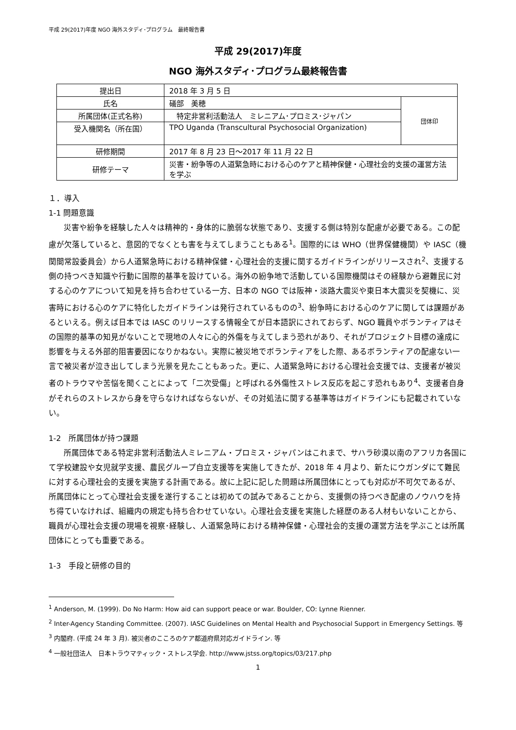平成 29(2017)年度 NGO 海外スタディ･プログラム　最終報告書
平成 29(2017)年度
NGO 海外スタディ･プログラム最終報告書
| 提出日 | 2018 年 3 月 5 日 | |
| 氏名 | 礒部 美穂 | 団体印 |
| 所属団体(正式名称) | 特定非営利活動法人 ミレニアム･プロミス･ジャパン | |
| 受入機関名（所在国） | TPO Uganda (Transcultural Psychosocial Organization) | |
| 研修期間 | 2017 年 8 月 23 日～2017 年 11 月 22 日 | |
| 研修テーマ | 災害・紛争等の人道緊急時における心のケアと精神保健・心理社会的支援の運営方法を学ぶ | |
１．導入
1-1 問題意識
災害や紛争を経験した人々は精神的・身体的に脆弱な状態であり、支援する側は特別な配慮が必要である。この配慮が欠落していると、意図的でなくとも害を与えてしまうこともある<sup>1</sup>。国際的には WHO（世界保健機関）や IASC（機関間常設委員会）から人道緊急時における精神保健・心理社会的支援に関するガイドラインがリリースされ<sup>2</sup>、支援する側の持つべき知識や行動に国際的基準を設けている。海外の紛争地で活動している国際機関はその経験から避難民に対する心のケアについて知見を持ち合わせている一方、日本の NGO では阪神・淡路大震災や東日本大震災を契機に、災害時における心のケアに特化したガイドラインは発行されているものの<sup>3</sup>、紛争時における心のケアに関しては課題があるといえる。例えば日本では IASC のリリースする情報全てが日本語訳にされておらず、NGO 職員やボランティアはその国際的基準の知見がないことで現地の人々に心的外傷を与えてしまう恐れがあり、それがプロジェクト目標の達成に影響を与える外部的阻害要因になりかねない。実際に被災地でボランティアをした際、あるボランティアの配慮ない一言で被災者が泣き出してしまう光景を見たこともあった。更に、人道緊急時における心理社会支援では、支援者が被災者のトラウマや苦悩を聞くことによって「二次受傷」と呼ばれる外傷性ストレス反応を起こす恐れもあり<sup>4</sup>、支援者自身がそれらのストレスから身を守らなければならないが、その対処法に関する基準等はガイドラインにも記載されていない。
1-2　所属団体が持つ課題
所属団体である特定非営利活動法人ミレニアム・プロミス・ジャパンはこれまで、サハラ砂漠以南のアフリカ各国にて学校建設や女児就学支援、農民グループ自立支援等を実施してきたが、2018 年 4 月より、新たにウガンダにて難民に対する心理社会的支援を実施する計画である。故に上記に記した問題は所属団体にとっても対応が不可欠であるが、所属団体にとって心理社会支援を遂行することは初めての試みであることから、支援側の持つべき配慮のノウハウを持ち得ていなければ、組織内の規定も持ち合わせていない。心理社会支援を実施した経歴のある人材もいないことから、職員が心理社会支援の現場を視察･経験し、人道緊急時における精神保健・心理社会的支援の運営方法を学ぶことは所属団体にとっても重要である。
1-3　手段と研修の目的
<sup>1</sup> Anderson, M. (1999). Do No Harm: How aid can support peace or war. Boulder, CO: Lynne Rienner.
<sup>2</sup> Inter-Agency Standing Committee. (2007). IASC Guidelines on Mental Health and Psychosocial Support in Emergency Settings. 等
<sup>3</sup> 内閣府. (平成 24 年 3 月). 被災者のこころのケア都道府県対応ガイドライン. 等
<sup>4</sup> 一般社団法人　日本トラウマティック・ストレス学会. http://www.jstss.org/topics/03/217.php
1